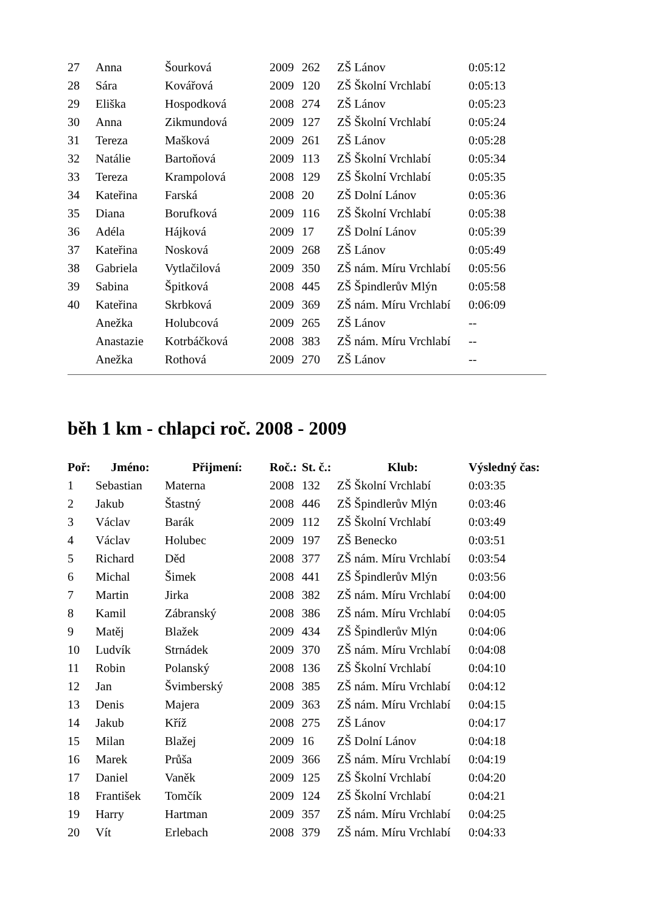| 27 | Anna | Šourková | 2009 | 262 | ZŠ Lánov | 0:05:12 |
| 28 | Sára | Kovářová | 2009 | 120 | ZŠ Školní Vrchlabí | 0:05:13 |
| 29 | Eliška | Hospodková | 2008 | 274 | ZŠ Lánov | 0:05:23 |
| 30 | Anna | Zikmundová | 2009 | 127 | ZŠ Školní Vrchlabí | 0:05:24 |
| 31 | Tereza | Mašková | 2009 | 261 | ZŠ Lánov | 0:05:28 |
| 32 | Natálie | Bartoňová | 2009 | 113 | ZŠ Školní Vrchlabí | 0:05:34 |
| 33 | Tereza | Krampolová | 2008 | 129 | ZŠ Školní Vrchlabí | 0:05:35 |
| 34 | Kateřina | Farská | 2008 | 20 | ZŠ Dolní Lánov | 0:05:36 |
| 35 | Diana | Borufková | 2009 | 116 | ZŠ Školní Vrchlabí | 0:05:38 |
| 36 | Adéla | Hájková | 2009 | 17 | ZŠ Dolní Lánov | 0:05:39 |
| 37 | Kateřina | Nosková | 2009 | 268 | ZŠ Lánov | 0:05:49 |
| 38 | Gabriela | Vytlačilová | 2009 | 350 | ZŠ nám. Míru Vrchlabí | 0:05:56 |
| 39 | Sabina | Špitková | 2008 | 445 | ZŠ Špindlerův Mlýn | 0:05:58 |
| 40 | Kateřina | Skrbková | 2009 | 369 | ZŠ nám. Míru Vrchlabí | 0:06:09 |
| | Anežka | Holubcová | 2009 | 265 | ZŠ Lánov | -- |
| | Anastazie | Kotrbáčková | 2008 | 383 | ZŠ nám. Míru Vrchlabí | -- |
| | Anežka | Rothová | 2009 | 270 | ZŠ Lánov | -- |
běh 1 km - chlapci roč. 2008 - 2009
| Poř: | Jméno: | Přijmení: | Roč.: | St. č.: | Klub: | Výsledný čas: |
| --- | --- | --- | --- | --- | --- | --- |
| 1 | Sebastian | Materna | 2008 | 132 | ZŠ Školní Vrchlabí | 0:03:35 |
| 2 | Jakub | Štastný | 2008 | 446 | ZŠ Špindlerův Mlýn | 0:03:46 |
| 3 | Václav | Barák | 2009 | 112 | ZŠ Školní Vrchlabí | 0:03:49 |
| 4 | Václav | Holubec | 2009 | 197 | ZŠ Benecko | 0:03:51 |
| 5 | Richard | Děd | 2008 | 377 | ZŠ nám. Míru Vrchlabí | 0:03:54 |
| 6 | Michal | Šimek | 2008 | 441 | ZŠ Špindlerův Mlýn | 0:03:56 |
| 7 | Martin | Jirka | 2008 | 382 | ZŠ nám. Míru Vrchlabí | 0:04:00 |
| 8 | Kamil | Zábranský | 2008 | 386 | ZŠ nám. Míru Vrchlabí | 0:04:05 |
| 9 | Matěj | Blažek | 2009 | 434 | ZŠ Špindlerův Mlýn | 0:04:06 |
| 10 | Ludvík | Strnádek | 2009 | 370 | ZŠ nám. Míru Vrchlabí | 0:04:08 |
| 11 | Robin | Polanský | 2008 | 136 | ZŠ Školní Vrchlabí | 0:04:10 |
| 12 | Jan | Švimberský | 2008 | 385 | ZŠ nám. Míru Vrchlabí | 0:04:12 |
| 13 | Denis | Majera | 2009 | 363 | ZŠ nám. Míru Vrchlabí | 0:04:15 |
| 14 | Jakub | Kříž | 2008 | 275 | ZŠ Lánov | 0:04:17 |
| 15 | Milan | Blažej | 2009 | 16 | ZŠ Dolní Lánov | 0:04:18 |
| 16 | Marek | Průša | 2009 | 366 | ZŠ nám. Míru Vrchlabí | 0:04:19 |
| 17 | Daniel | Vaněk | 2009 | 125 | ZŠ Školní Vrchlabí | 0:04:20 |
| 18 | František | Tomčík | 2009 | 124 | ZŠ Školní Vrchlabí | 0:04:21 |
| 19 | Harry | Hartman | 2009 | 357 | ZŠ nám. Míru Vrchlabí | 0:04:25 |
| 20 | Vít | Erlebach | 2008 | 379 | ZŠ nám. Míru Vrchlabí | 0:04:33 |